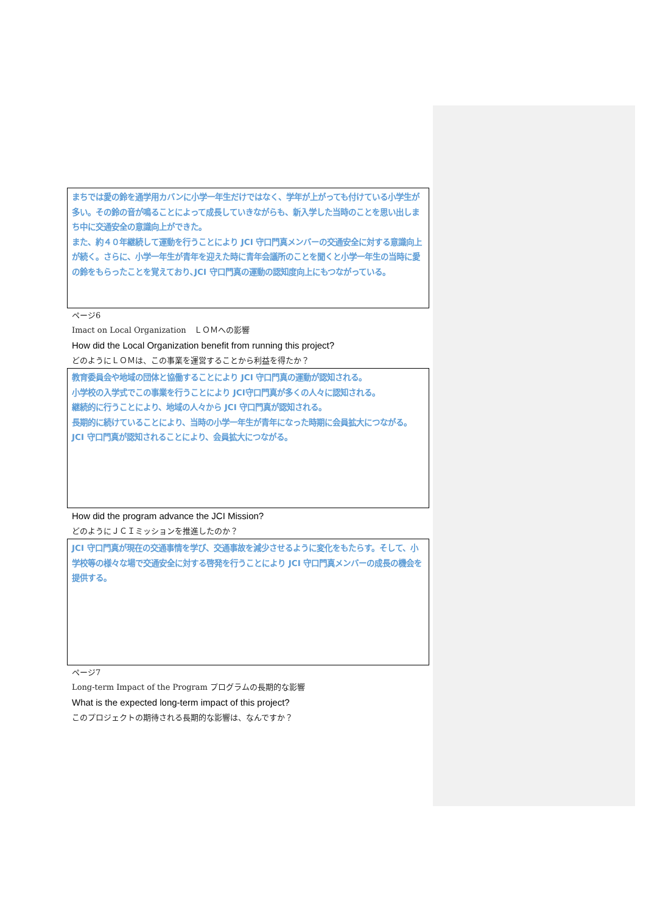まちでは愛の鈴を通学用カバンに小学一年生だけではなく、学年が上がっても付けている小学生が多い。その鈴の音が鳴ることによって成長していきながらも、新入学した当時のことを思い出しまち中に交通安全の意識向上ができた。
また、約４０年継続して運動を行うことにより JCI 守口門真メンバーの交通安全に対する意識向上が続く。さらに、小学一年生が青年を迎えた時に青年会議所のことを聞くと小学一年生の当時に愛の鈴をもらったことを覚えており､JCI 守口門真の運動の認知度向上にもつながっている。
ページ6
Imact on Local Organization　ＬＯＭへの影響
How did the Local Organization benefit from running this project?
どのようにＬＯＭは、この事業を運営することから利益を得たか？
教育委員会や地域の団体と協働することにより JCI 守口門真の運動が認知される。
小学校の入学式でこの事業を行うことにより JCI守口門真が多くの人々に認知される。
継続的に行うことにより、地域の人々から JCI 守口門真が認知される。
長期的に続けていることにより、当時の小学一年生が青年になった時期に会員拡大につながる。
JCI 守口門真が認知されることにより、会員拡大につながる。
How did the program advance the JCI Mission?
どのようにＪＣＩミッションを推進したのか？
JCI 守口門真が現在の交通事情を学び、交通事故を減少させるように変化をもたらす。そして、小学校等の様々な場で交通安全に対する啓発を行うことにより JCI 守口門真メンバーの成長の機会を提供する。
ページ7
Long-term Impact of the Program プログラムの長期的な影響
What is the expected long-term impact of this project?
このプロジェクトの期待される長期的な影響は、なんですか？